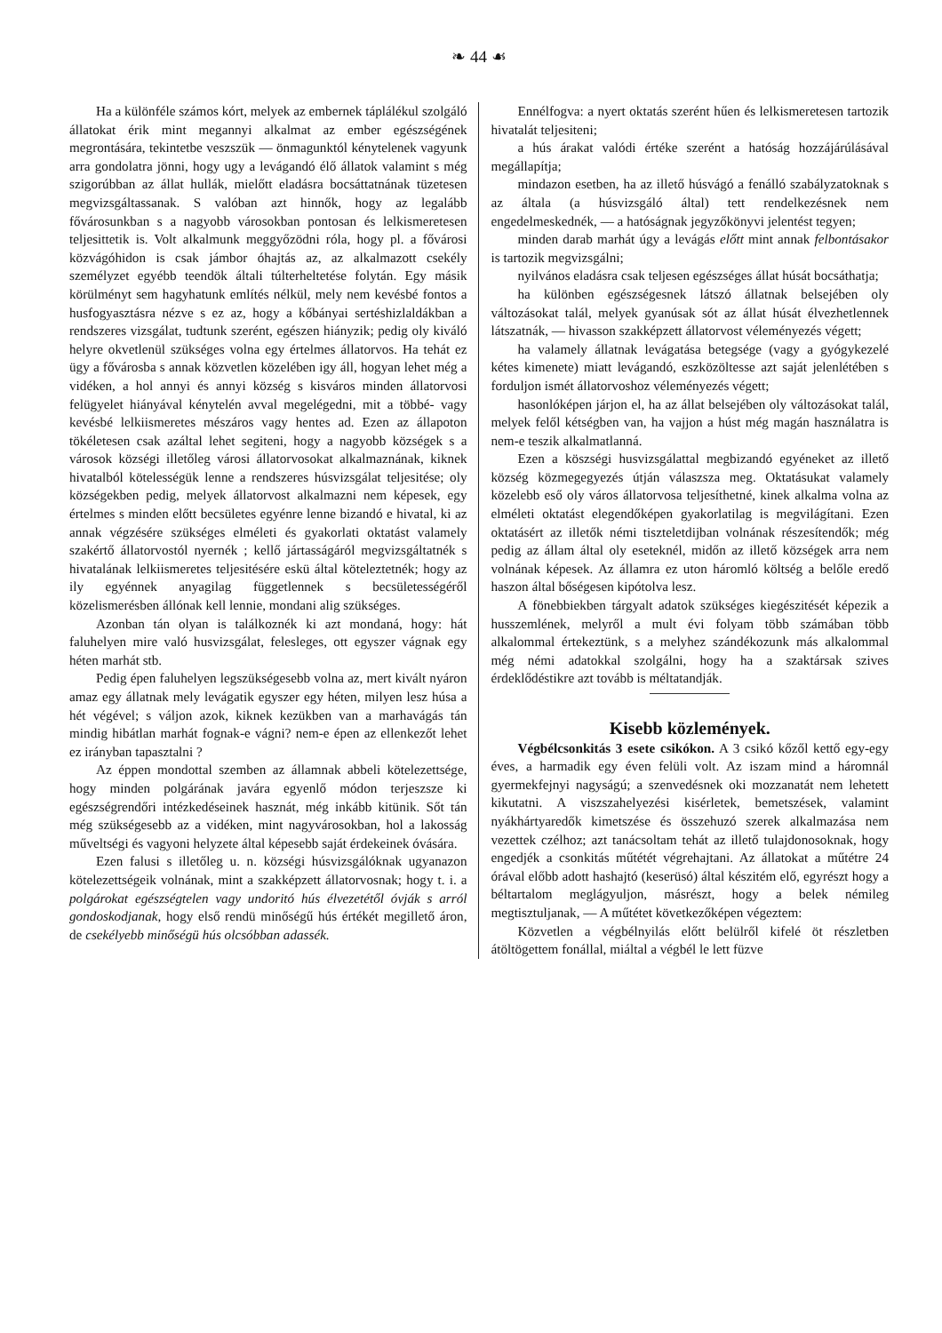❧ 44 ☙
Ha a különféle számos kórt, melyek az embernek táplálékul szolgáló állatokat érik mint megannyi alkalmat az ember egészségének megrontására, tekintetbe veszszük — önmagunktól kénytelenek vagyunk arra gondolatra jönni, hogy ugy a levágandó élő állatok valamint s még szigorúbban az állat hullák, mielőtt eladásra bocsáttatnának tüzetesen megvizsgáltassanak. S valóban azt hinnők, hogy az legalább fővárosunkban s a nagyobb városokban pontosan és lelkismeretesen teljesittetik is. Volt alkalmunk meggyőzödni róla, hogy pl. a fővárosi közvágóhidon is csak jámbor óhajtás az, az alkalmazott csekély személyzet egyébb teendök általi túlterheltetése folytán. Egy másik körülményt sem hagyhatunk említés nélkül, mely nem kevésbé fontos a husfogyasztásra nézve s ez az, hogy a kőbányai sertéshizlaldákban a rendszeres vizsgálat, tudtunk szerént, egészen hiányzik; pedig oly kiváló helyre okvetlenül szükséges volna egy értelmes állatorvos. Ha tehát ez ügy a fővárosba s annak közvetlen közelében igy áll, hogyan lehet még a vidéken, a hol annyi és annyi község s kisváros minden állatorvosi felügyelet hiányával kénytelén avval megelégedni, mit a többé- vagy kevésbé lelkiismeretes mészáros vagy hentes ad. Ezen az állapoton tökéletesen csak azáltal lehet segiteni, hogy a nagyobb községek s a városok községi illetőleg városi állatorvosokat alkalmaznának, kiknek hivatalból kötelességük lenne a rendszeres húsvizsgálat teljesitése; oly községekben pedig, melyek állatorvost alkalmazni nem képesek, egy értelmes s minden előtt becsületes egyénre lenne bizandó e hivatal, ki az annak végzésére szükséges elméleti és gyakorlati oktatást valamely szakértő állatorvostól nyernék ; kellő jártasságáról megvizsgáltatnék s hivatalának lelkiismeretes teljesitésére eskü által köteleztetnék; hogy az ily egyénnek anyagilag függetlennek s becsületességéről közelismerésben állónak kell lennie, mondani alig szükséges.
Azonban tán olyan is találkoznék ki azt mondaná, hogy: hát faluhelyen mire való husvizsgálat, felesleges, ott egyszer vágnak egy héten marhát stb.
Pedig épen faluhelyen legszükségesebb volna az, mert kivált nyáron amaz egy állatnak mely levágatik egyszer egy héten, milyen lesz húsa a hét végével; s váljon azok, kiknek kezükben van a marhavágás tán mindig hibátlan marhát fognak-e vágni? nem-e épen az ellenkezőt lehet ez irányban tapasztalni ?
Az éppen mondottal szemben az államnak abbeli kötelezettsége, hogy minden polgárának javára egyenlő módon terjeszsze ki egészségrendőri intézkedéseinek hasznát, még inkább kitünik. Sőt tán még szükségesebb az a vidéken, mint nagyvárosokban, hol a lakosság műveltségi és vagyoni helyzete által képesebb saját érdekeinek óvására.
Ezen falusi s illetőleg u. n. községi húsvizsgálóknak ugyanazon kötelezettségeik volnának, mint a szakképzett állatorvosnak; hogy t. i. a polgárokat egészségtelen vagy undoritó hús élvezetétől óvják s arról gondoskodjanak, hogy első rendü minőségű hús értékét megillető áron, de csekélyebb minőségü hús olcsóbban adassék.
Ennélfogva: a nyert oktatás szerént hűen és lelkismeretesen tartozik hivatalát teljesiteni;
a hús árakat valódi értéke szerént a hatóság hozzájárúlásával megállapítja;
mindazon esetben, ha az illető húsvágó a fenálló szabályzatoknak s az általa (a húsvizsgáló által) tett rendelkezésnek nem engedelmeskednék, — a hatóságnak jegyzőkönyvi jelentést tegyen;
minden darab marhát úgy a levágás előtt mint annak felbontásakor is tartozik megvizsgálni;
nyilvános eladásra csak teljesen egészséges állat húsát bocsáthatja;
ha különben egészségesnek látszó állatnak belsejében oly változásokat talál, melyek gyanúsak sót az állat húsát élvezhetlennek látszatnák, — hivasson szakképzett állatorvost véleményezés végett;
ha valamely állatnak levágatása betegsége (vagy a gyógykezelé kétes kimenete) miatt levágandó, eszközöltesse azt saját jelenlétében s forduljon ismét állatorvoshoz véleményezés végett;
hasonlóképen járjon el, ha az állat belsejében oly változásokat talál, melyek felől kétségben van, ha vajjon a húst még magán használatra is nem-e teszik alkalmatlanná.
Ezen a köszségi husvizsgálattal megbizandó egyéneket az illető község közmegegyezés útján válaszsza meg. Oktatásukat valamely közelebb eső oly város állatorvosa teljesíthetné, kinek alkalma volna az elméleti oktatást elegendőképen gyakorlatilag is megvilágítani. Ezen oktatásért az illetők némi tiszteletdijban volnának részesítendők; még pedig az állam által oly eseteknél, midőn az illető községek arra nem volnának képesek. Az államra ez uton háromló költség a belőle eredő haszon által bőségesen kipótolva lesz.
A fönebbiekben tárgyalt adatok szükséges kiegészitését képezik a husszemlének, melyről a mult évi folyam több számában több alkalommal értekeztünk, s a melyhez szándékozunk más alkalommal még némi adatokkal szolgálni, hogy ha a szaktársak szives érdeklődéstikre azt tovább is méltatandják.
Kisebb közlemények.
Végbélcsonkitás 3 esete csikókon. A 3 csikó kőzől kettő egy-egy éves, a harmadik egy éven felüli volt. Az iszam mind a háromnál gyermekfejnyi nagyságú; a szenvedésnek oki mozzanatát nem lehetett kikutatni. A viszszahelyezési kisérletek, bemetszések, valamint nyákhártyaredők kimetszése és összehuzó szerek alkalmazása nem vezettek czélhoz; azt tanácsoltam tehát az illető tulajdonosoknak, hogy engedjék a csonkitás műtétét végrehajtani. Az állatokat a műtétre 24 órával előbb adott hashajtó (keserüsó) által készitém elő, egyrészt hogy a béltartalom meglágyuljon, másrészt, hogy a belek némileg megtisztuljanak, — A műtétet következőképen végeztem:
Közvetlen a végbélnyilás előtt belülről kifelé öt részletben átöltögettem fonállal, miáltal a végbél le lett füzve